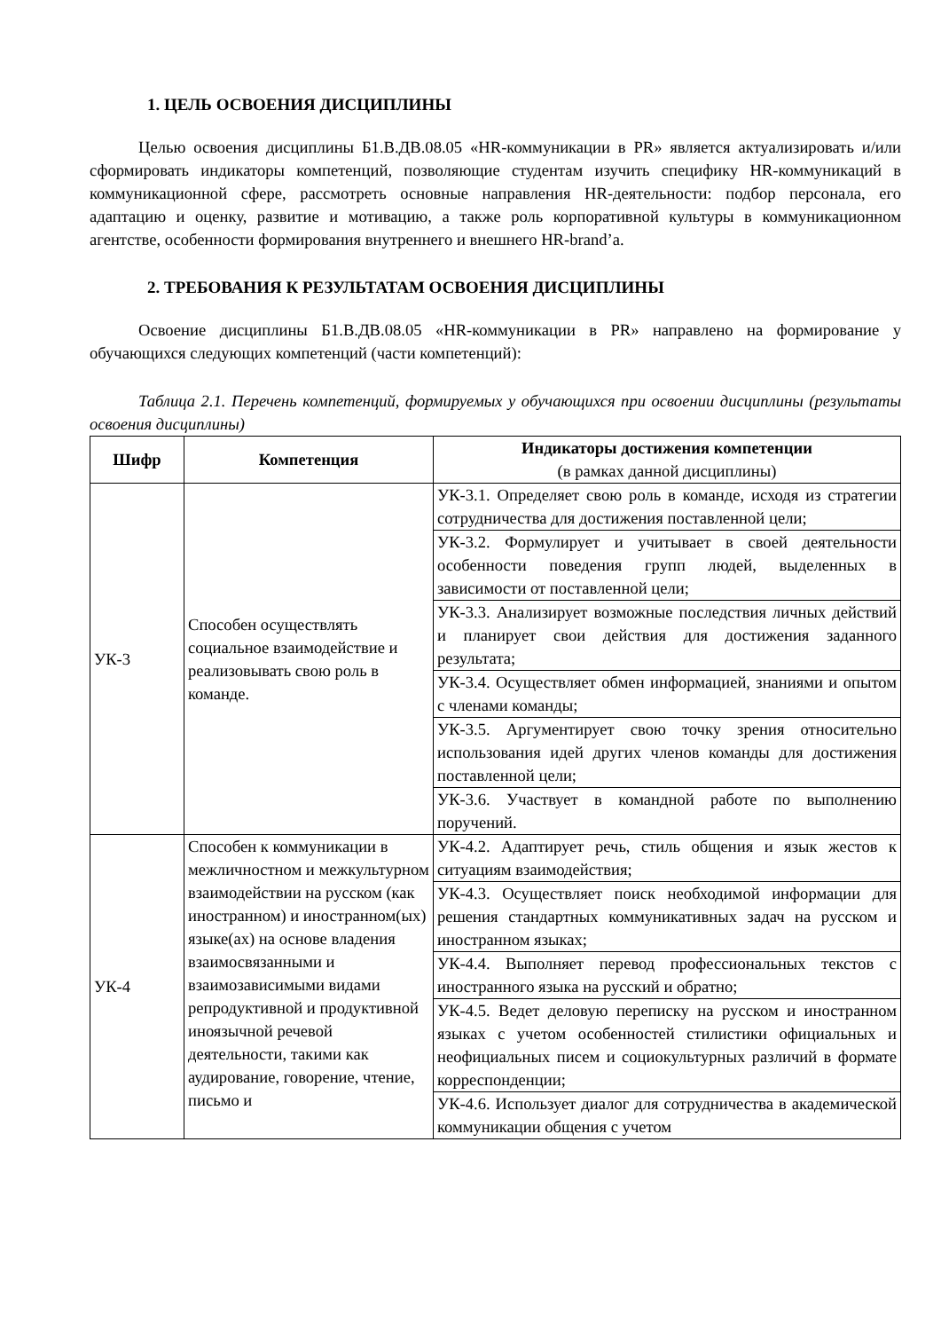1. ЦЕЛЬ ОСВОЕНИЯ ДИСЦИПЛИНЫ
Целью освоения дисциплины Б1.В.ДВ.08.05 «HR-коммуникации в PR» является актуализировать и/или сформировать индикаторы компетенций, позволяющие студентам изучить специфику HR-коммуникаций в коммуникационной сфере, рассмотреть основные направления HR-деятельности: подбор персонала, его адаптацию и оценку, развитие и мотивацию, а также роль корпоративной культуры в коммуникационном агентстве, особенности формирования внутреннего и внешнего HR-brand’a.
2. ТРЕБОВАНИЯ К РЕЗУЛЬТАТАМ ОСВОЕНИЯ ДИСЦИПЛИНЫ
Освоение дисциплины Б1.В.ДВ.08.05 «HR-коммуникации в PR» направлено на формирование у обучающихся следующих компетенций (части компетенций):
Таблица 2.1. Перечень компетенций, формируемых у обучающихся при освоении дисциплины (результаты освоения дисциплины)
| Шифр | Компетенция | Индикаторы достижения компетенции (в рамках данной дисциплины) |
| --- | --- | --- |
| УК-3 | Способен осуществлять социальное взаимодействие и реализовывать свою роль в команде. | УК-3.1. Определяет свою роль в команде, исходя из стратегии сотрудничества для достижения поставленной цели; |
| | | УК-3.2. Формулирует и учитывает в своей деятельности особенности поведения групп людей, выделенных в зависимости от поставленной цели; |
| | | УК-3.3. Анализирует возможные последствия личных действий и планирует свои действия для достижения заданного результата; |
| | | УК-3.4. Осуществляет обмен информацией, знаниями и опытом с членами команды; |
| | | УК-3.5. Аргументирует свою точку зрения относительно использования идей других членов команды для достижения поставленной цели; |
| | | УК-3.6. Участвует в командной работе по выполнению поручений. |
| УК-4 | Способен к коммуникации в межличностном и межкультурном взаимодействии на русском (как иностранном) и иностранном(ых) языке(ах) на основе владения взаимосвязанными и взаимозависимыми видами репродуктивной и продуктивной иноязычной речевой деятельности, такими как аудирование, говорение, чтение, письмо и | УК-4.2. Адаптирует речь, стиль общения и язык жестов к ситуациям взаимодействия; |
| | | УК-4.3. Осуществляет поиск необходимой информации для решения стандартных коммуникативных задач на русском и иностранном языках; |
| | | УК-4.4. Выполняет перевод профессиональных текстов с иностранного языка на русский и обратно; |
| | | УК-4.5. Ведет деловую переписку на русском и иностранном языках с учетом особенностей стилистики официальных и неофициальных писем и социокультурных различий в формате корреспонденции; |
| | | УК-4.6. Использует диалог для сотрудничества в академической коммуникации общения с учетом |